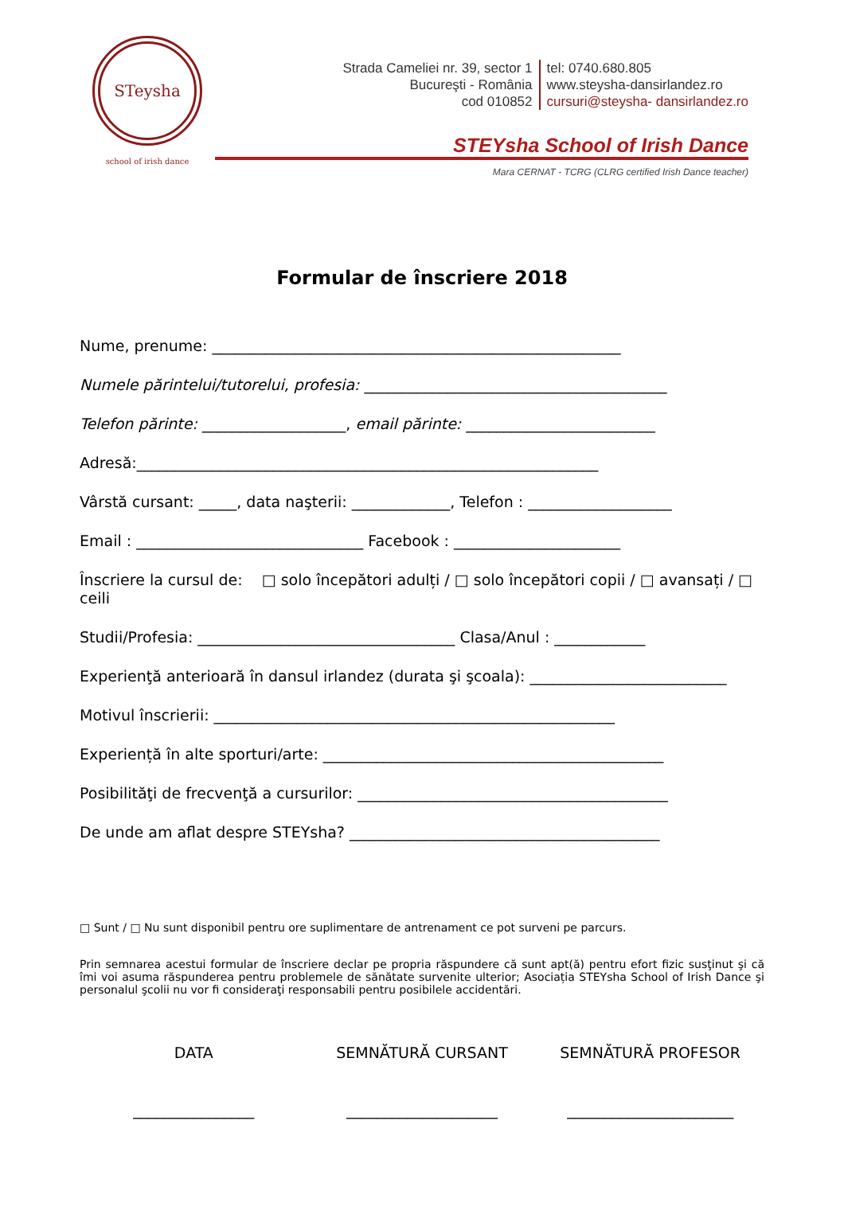STeysha
school of irish dance
Strada Cameliei nr. 39, sector 1
Bucureşti - România
cod 010852
tel: 0740.680.805
www.steysha-dansirlandez.ro
cursuri@steysha- dansirlandez.ro
STEYsha School of Irish Dance
Mara CERNAT - TCRG (CLRG certified Irish Dance teacher)
Formular de înscriere 2018
Nume, prenume: ______________________________________________________
Numelе părintelui/tutorelui, profesia: ________________________________________
Telefon părinte: ___________________, email părinte: _________________________
Adresă:_____________________________________________________________
Vârstă cursant: _____, data naşterii: _____________, Telefon : ___________________
Email : ______________________________ Facebook : ______________________
Înscriere la cursul de: □ solo începători adulți / □ solo începători copii / □ avansați / □ ceili
Studii/Profesia: __________________________________ Clasa/Anul : ____________
Experienţă anterioară în dansul irlandez (durata şi şcoala): __________________________
Motivul înscrierii: _____________________________________________________
Experiență în alte sporturi/arte: _____________________________________________
Posibilităţi de frecvenţă a cursurilor: _________________________________________
De unde am aflat despre STEYsha? _________________________________________
□ Sunt / □ Nu sunt disponibil pentru ore suplimentare de antrenament ce pot surveni pe parcurs.
Prin semnarea acestui formular de înscriere declar pe propria răspundere că sunt apt(ă) pentru efort fizic susţinut şi că îmi voi asuma răspunderea pentru problemele de sănătate survenite ulterior; Asociația STEYsha School of Irish Dance şi personalul şcolii nu vor fi consideraţi responsabili pentru posibilele accidentări.
DATA
________________
SEMNĂTURĂ CURSANT
____________________
SEMNĂTURĂ PROFESOR
______________________